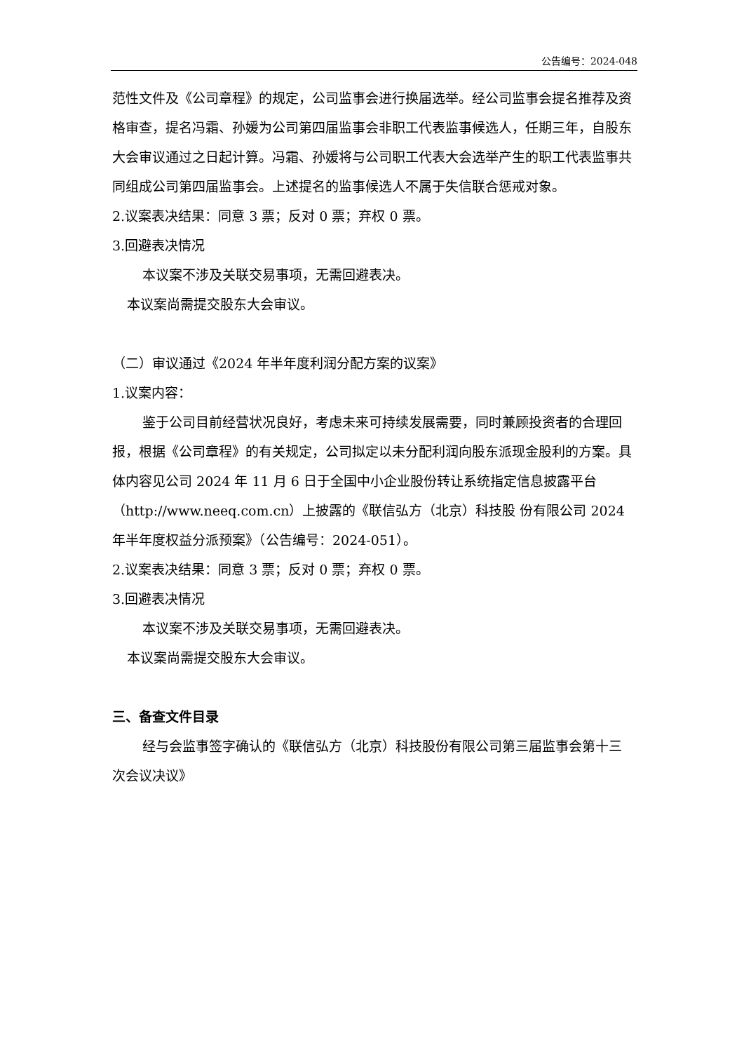公告编号：2024-048
范性文件及《公司章程》的规定，公司监事会进行换届选举。经公司监事会提名推荐及资格审查，提名冯霜、孙媛为公司第四届监事会非职工代表监事候选人，任期三年，自股东大会审议通过之日起计算。冯霜、孙媛将与公司职工代表大会选举产生的职工代表监事共同组成公司第四届监事会。上述提名的监事候选人不属于失信联合惩戒对象。
2.议案表决结果：同意 3 票；反对 0 票；弃权 0 票。
3.回避表决情况
本议案不涉及关联交易事项，无需回避表决。
本议案尚需提交股东大会审议。
（二）审议通过《2024 年半年度利润分配方案的议案》
1.议案内容：
鉴于公司目前经营状况良好，考虑未来可持续发展需要，同时兼顾投资者的合理回报，根据《公司章程》的有关规定，公司拟定以未分配利润向股东派现金股利的方案。具体内容见公司 2024 年 11 月 6 日于全国中小企业股份转让系统指定信息披露平台（http://www.neeq.com.cn）上披露的《联信弘方（北京）科技股 份有限公司 2024 年半年度权益分派预案》（公告编号：2024-051）。
2.议案表决结果：同意 3 票；反对 0 票；弃权 0 票。
3.回避表决情况
本议案不涉及关联交易事项，无需回避表决。
本议案尚需提交股东大会审议。
三、备查文件目录
经与会监事签字确认的《联信弘方（北京）科技股份有限公司第三届监事会第十三次会议决议》